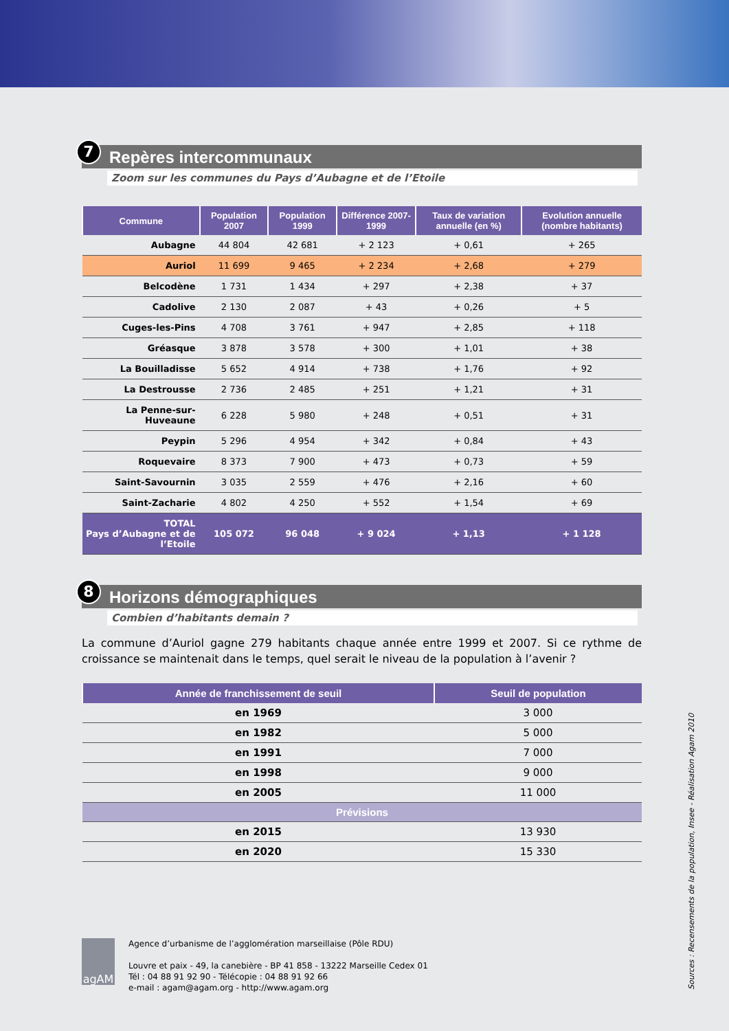7
Repères intercommunaux
Zoom sur les communes du Pays d’Aubagne et de l’Etoile
| Commune | Population 2007 | Population 1999 | Différence 2007-1999 | Taux de variation annuelle (en %) | Evolution annuelle (nombre habitants) |
| --- | --- | --- | --- | --- | --- |
| Aubagne | 44 804 | 42 681 | + 2 123 | + 0,61 | + 265 |
| Auriol | 11 699 | 9 465 | + 2 234 | + 2,68 | + 279 |
| Belcodène | 1 731 | 1 434 | + 297 | + 2,38 | + 37 |
| Cadolive | 2 130 | 2 087 | + 43 | + 0,26 | + 5 |
| Cuges-les-Pins | 4 708 | 3 761 | + 947 | + 2,85 | + 118 |
| Gréasque | 3 878 | 3 578 | + 300 | + 1,01 | + 38 |
| La Bouilladisse | 5 652 | 4 914 | + 738 | + 1,76 | + 92 |
| La Destrousse | 2 736 | 2 485 | + 251 | + 1,21 | + 31 |
| La Penne-sur-Huveaune | 6 228 | 5 980 | + 248 | + 0,51 | + 31 |
| Peypin | 5 296 | 4 954 | + 342 | + 0,84 | + 43 |
| Roquevaire | 8 373 | 7 900 | + 473 | + 0,73 | + 59 |
| Saint-Savournin | 3 035 | 2 559 | + 476 | + 2,16 | + 60 |
| Saint-Zacharie | 4 802 | 4 250 | + 552 | + 1,54 | + 69 |
| TOTAL Pays d’Aubagne et de l’Etoile | 105 072 | 96 048 | + 9 024 | + 1,13 | + 1 128 |
8
Horizons démographiques
Combien d’habitants demain ?
La commune d’Auriol gagne 279 habitants chaque année entre 1999 et 2007. Si ce rythme de croissance se maintenait dans le temps, quel serait le niveau de la population à l’avenir ?
| Année de franchissement de seuil | Seuil de population |
| --- | --- |
| en 1969 | 3 000 |
| en 1982 | 5 000 |
| en 1991 | 7 000 |
| en 1998 | 9 000 |
| en 2005 | 11 000 |
| Prévisions | |
| en 2015 | 13 930 |
| en 2020 | 15 330 |
agAM
Agence d’urbanisme de l’agglomération marseillaise (Pôle RDU)
Louvre et paix - 49, la canebière - BP 41 858 - 13222 Marseille Cedex 01
Tél : 04 88 91 92 90 - Télécopie : 04 88 91 92 66
e-mail : agam@agam.org - http://www.agam.org
Sources : Recensements de la population, Insee - Réalisation Agam 2010